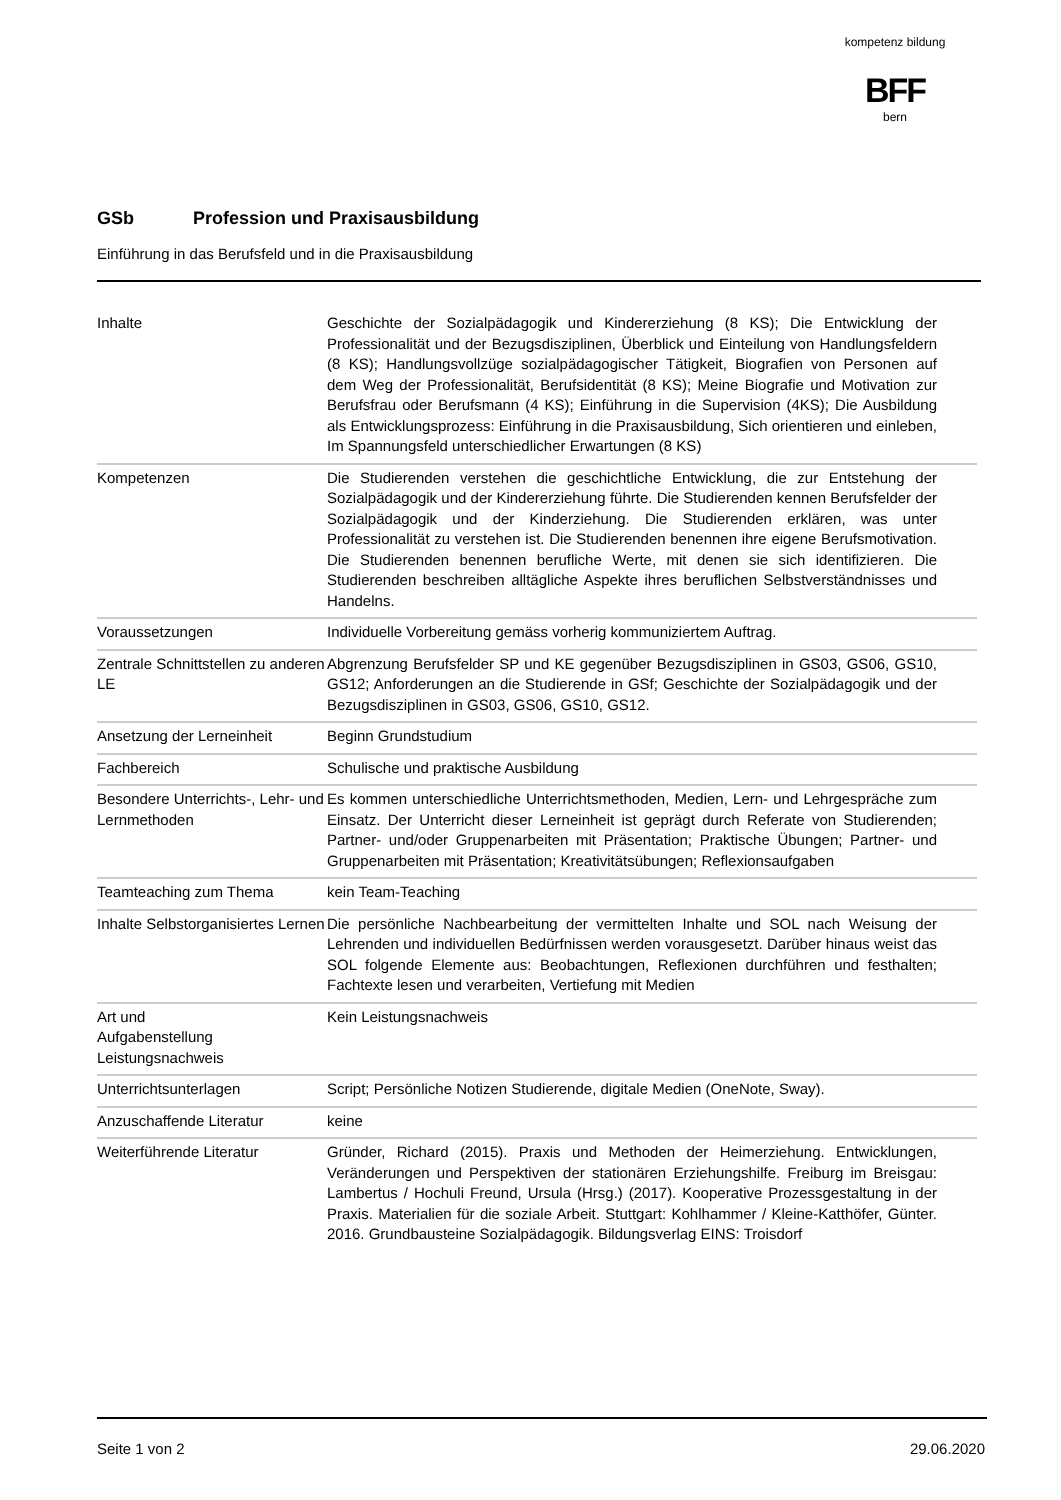kompetenz bildung
BFF
bern
GSb Profession und Praxisausbildung
Einführung in das Berufsfeld und in die Praxisausbildung
| Inhalte | Geschichte der Sozialpädagogik und Kindererziehung (8 KS); Die Entwicklung der Professionalität und der Bezugsdisziplinen, Überblick und Einteilung von Handlungsfeldern (8 KS); Handlungsvollzüge sozialpädagogischer Tätigkeit, Biografien von Personen auf dem Weg der Professionalität, Berufsidentität (8 KS); Meine Biografie und Motivation zur Berufsfrau oder Berufsmann (4 KS); Einführung in die Supervision (4KS); Die Ausbildung als Entwicklungsprozess: Einführung in die Praxisausbildung, Sich orientieren und einleben, Im Spannungsfeld unterschiedlicher Erwartungen (8 KS) |
| Kompetenzen | Die Studierenden verstehen die geschichtliche Entwicklung, die zur Entstehung der Sozialpädagogik und der Kindererziehung führte. Die Studierenden kennen Berufsfelder der Sozialpädagogik und der Kinderziehung. Die Studierenden erklären, was unter Professionalität zu verstehen ist. Die Studierenden benennen ihre eigene Berufsmotivation. Die Studierenden benennen berufliche Werte, mit denen sie sich identifizieren. Die Studierenden beschreiben alltägliche Aspekte ihres beruflichen Selbstverständnisses und Handelns. |
| Voraussetzungen | Individuelle Vorbereitung gemäss vorherig kommuniziertem Auftrag. |
| Zentrale Schnittstellen zu anderen LE | Abgrenzung Berufsfelder SP und KE gegenüber Bezugsdisziplinen in GS03, GS06, GS10, GS12; Anforderungen an die Studierende in GSf; Geschichte der Sozialpädagogik und der Bezugsdisziplinen in GS03, GS06, GS10, GS12. |
| Ansetzung der Lerneinheit | Beginn Grundstudium |
| Fachbereich | Schulische und praktische Ausbildung |
| Besondere Unterrichts-, Lehr- und Lernmethoden | Es kommen unterschiedliche Unterrichtsmethoden, Medien, Lern- und Lehrgespräche zum Einsatz. Der Unterricht dieser Lerneinheit ist geprägt durch Referate von Studierenden; Partner- und/oder Gruppenarbeiten mit Präsentation; Praktische Übungen; Partner- und Gruppenarbeiten mit Präsentation; Kreativitätsübungen; Reflexionsaufgaben |
| Teamteaching zum Thema | kein Team-Teaching |
| Inhalte Selbstorganisiertes Lernen | Die persönliche Nachbearbeitung der vermittelten Inhalte und SOL nach Weisung der Lehrenden und individuellen Bedürfnissen werden vorausgesetzt. Darüber hinaus weist das SOL folgende Elemente aus: Beobachtungen, Reflexionen durchführen und festhalten; Fachtexte lesen und verarbeiten, Vertiefung mit Medien |
| Art und Aufgabenstellung Leistungsnachweis | Kein Leistungsnachweis |
| Unterrichtsunterlagen | Script; Persönliche Notizen Studierende, digitale Medien (OneNote, Sway). |
| Anzuschaffende Literatur | keine |
| Weiterführende Literatur | Gründer, Richard (2015). Praxis und Methoden der Heimerziehung. Entwicklungen, Veränderungen und Perspektiven der stationären Erziehungshilfe. Freiburg im Breisgau: Lambertus / Hochuli Freund, Ursula (Hrsg.) (2017). Kooperative Prozessgestaltung in der Praxis. Materialien für die soziale Arbeit. Stuttgart: Kohlhammer / Kleine-Katthöfer, Günter. 2016. Grundbausteine Sozialpädagogik. Bildungsverlag EINS: Troisdorf |
Seite 1 von 2 29.06.2020